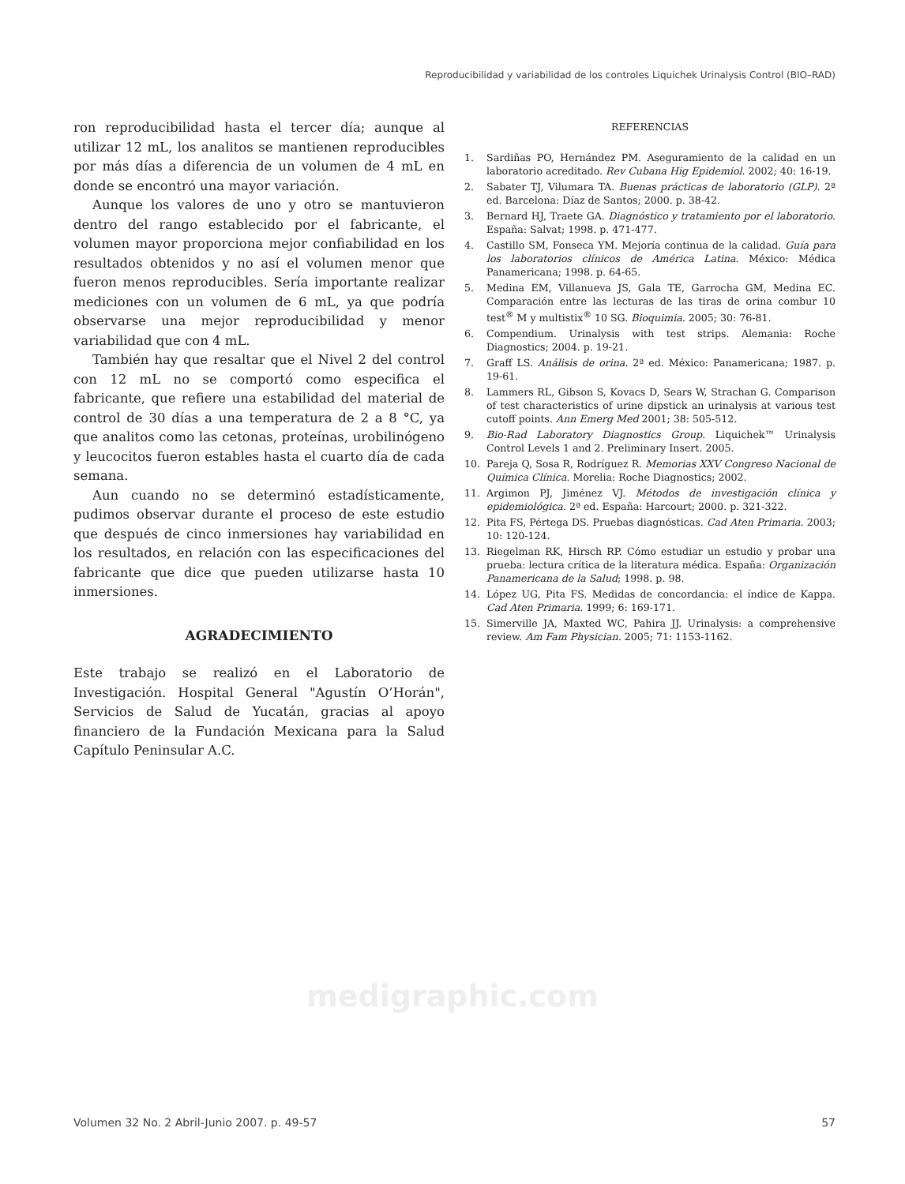Reproducibilidad y variabilidad de los controles Liquichek Urinalysis Control (BIO–RAD)
ron reproducibilidad hasta el tercer día; aunque al utilizar 12 mL, los analitos se mantienen reproducibles por más días a diferencia de un volumen de 4 mL en donde se encontró una mayor variación.
Aunque los valores de uno y otro se mantuvieron dentro del rango establecido por el fabricante, el volumen mayor proporciona mejor confiabilidad en los resultados obtenidos y no así el volumen menor que fueron menos reproducibles. Sería importante realizar mediciones con un volumen de 6 mL, ya que podría observarse una mejor reproducibilidad y menor variabilidad que con 4 mL.
También hay que resaltar que el Nivel 2 del control con 12 mL no se comportó como especifica el fabricante, que refiere una estabilidad del material de control de 30 días a una temperatura de 2 a 8 °C, ya que analitos como las cetonas, proteínas, urobilinógeno y leucocitos fueron estables hasta el cuarto día de cada semana.
Aun cuando no se determinó estadísticamente, pudimos observar durante el proceso de este estudio que después de cinco inmersiones hay variabilidad en los resultados, en relación con las especificaciones del fabricante que dice que pueden utilizarse hasta 10 inmersiones.
AGRADECIMIENTO
Este trabajo se realizó en el Laboratorio de Investigación. Hospital General "Agustín O’Horán", Servicios de Salud de Yucatán, gracias al apoyo financiero de la Fundación Mexicana para la Salud Capítulo Peninsular A.C.
REFERENCIAS
1. Sardiñas PO, Hernández PM. Aseguramiento de la calidad en un laboratorio acreditado. Rev Cubana Hig Epidemiol. 2002; 40: 16-19.
2. Sabater TJ, Vilumara TA. Buenas prácticas de laboratorio (GLP). 2ª ed. Barcelona: Díaz de Santos; 2000. p. 38-42.
3. Bernard HJ, Traete GA. Diagnóstico y tratamiento por el laboratorio. España: Salvat; 1998. p. 471-477.
4. Castillo SM, Fonseca YM. Mejoría continua de la calidad. Guía para los laboratorios clínicos de América Latina. México: Médica Panamericana; 1998. p. 64-65.
5. Medina EM, Villanueva JS, Gala TE, Garrocha GM, Medina EC. Comparación entre las lecturas de las tiras de orina combur 10 test<sup>®</sup> M y multistix<sup>®</sup> 10 SG. Bioquimia. 2005; 30: 76-81.
6. Compendium. Urinalysis with test strips. Alemania: Roche Diagnostics; 2004. p. 19-21.
7. Graff LS. Análisis de orina. 2ª ed. México: Panamericana; 1987. p. 19-61.
8. Lammers RL, Gibson S, Kovacs D, Sears W, Strachan G. Comparison of test characteristics of urine dipstick an urinalysis at various test cutoff points. Ann Emerg Med 2001; 38: 505-512.
9. Bio-Rad Laboratory Diagnostics Group. Liquichek™ Urinalysis Control Levels 1 and 2. Preliminary Insert. 2005.
10. Pareja Q, Sosa R, Rodríguez R. Memorias XXV Congreso Nacional de Química Clínica. Morelia: Roche Diagnostics; 2002.
11. Argimon PJ, Jiménez VJ. Métodos de investigación clínica y epidemiológica. 2ª ed. España: Harcourt; 2000. p. 321-322.
12. Pita FS, Pértega DS. Pruebas diagnósticas. Cad Aten Primaria. 2003; 10: 120-124.
13. Riegelman RK, Hirsch RP. Cómo estudiar un estudio y probar una prueba: lectura crítica de la literatura médica. España: Organización Panamericana de la Salud; 1998. p. 98.
14. López UG, Pita FS. Medidas de concordancia: el índice de Kappa. Cad Aten Primaria. 1999; 6: 169-171.
15. Simerville JA, Maxted WC, Pahira JJ. Urinalysis: a comprehensive review. Am Fam Physician. 2005; 71: 1153-1162.
medigraphic.com
Volumen 32 No. 2 Abril-Junio 2007. p. 49-57
57